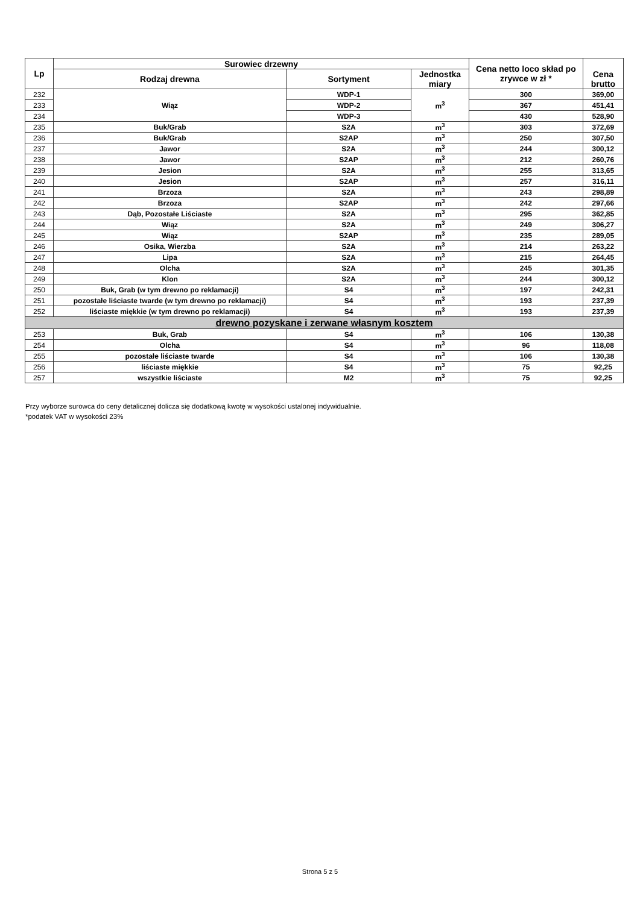| Lp | Surowiec drzewny | | | Cena netto loco skład po zrywce w zł * | Cena brutto |
| --- | --- | --- | --- | --- | --- |
| | Rodzaj drewna | Sortyment | Jednostka miary | | |
| 232 | Wiąz | WDP-1 | m<sup>3</sup> | 300 | 369,00 |
| 233 | | WDP-2 | | 367 | 451,41 |
| 234 | | WDP-3 | | 430 | 528,90 |
| 235 | Buk/Grab | S2A | m<sup>3</sup> | 303 | 372,69 |
| 236 | Buk/Grab | S2AP | m<sup>3</sup> | 250 | 307,50 |
| 237 | Jawor | S2A | m<sup>3</sup> | 244 | 300,12 |
| 238 | Jawor | S2AP | m<sup>3</sup> | 212 | 260,76 |
| 239 | Jesion | S2A | m<sup>3</sup> | 255 | 313,65 |
| 240 | Jesion | S2AP | m<sup>3</sup> | 257 | 316,11 |
| 241 | Brzoza | S2A | m<sup>3</sup> | 243 | 298,89 |
| 242 | Brzoza | S2AP | m<sup>3</sup> | 242 | 297,66 |
| 243 | Dąb, Pozostałe Liściaste | S2A | m<sup>3</sup> | 295 | 362,85 |
| 244 | Wiąz | S2A | m<sup>3</sup> | 249 | 306,27 |
| 245 | Wiąz | S2AP | m<sup>3</sup> | 235 | 289,05 |
| 246 | Osika, Wierzba | S2A | m<sup>3</sup> | 214 | 263,22 |
| 247 | Lipa | S2A | m<sup>3</sup> | 215 | 264,45 |
| 248 | Olcha | S2A | m<sup>3</sup> | 245 | 301,35 |
| 249 | Klon | S2A | m<sup>3</sup> | 244 | 300,12 |
| 250 | Buk, Grab (w tym drewno po reklamacji) | S4 | m<sup>3</sup> | 197 | 242,31 |
| 251 | pozostałe liściaste twarde (w tym drewno po reklamacji) | S4 | m<sup>3</sup> | 193 | 237,39 |
| 252 | liściaste miękkie (w tym drewno po reklamacji) | S4 | m<sup>3</sup> | 193 | 237,39 |
| drewno pozyskane i zerwane własnym kosztem | | | | | |
| 253 | Buk, Grab | S4 | m<sup>3</sup> | 106 | 130,38 |
| 254 | Olcha | S4 | m<sup>3</sup> | 96 | 118,08 |
| 255 | pozostałe liściaste twarde | S4 | m<sup>3</sup> | 106 | 130,38 |
| 256 | liściaste miękkie | S4 | m<sup>3</sup> | 75 | 92,25 |
| 257 | wszystkie liściaste | M2 | m<sup>3</sup> | 75 | 92,25 |
Przy wyborze surowca do ceny detalicznej dolicza się dodatkową kwotę w wysokości ustalonej indywidualnie.
*podatek VAT w wysokości 23%
Strona 5 z 5